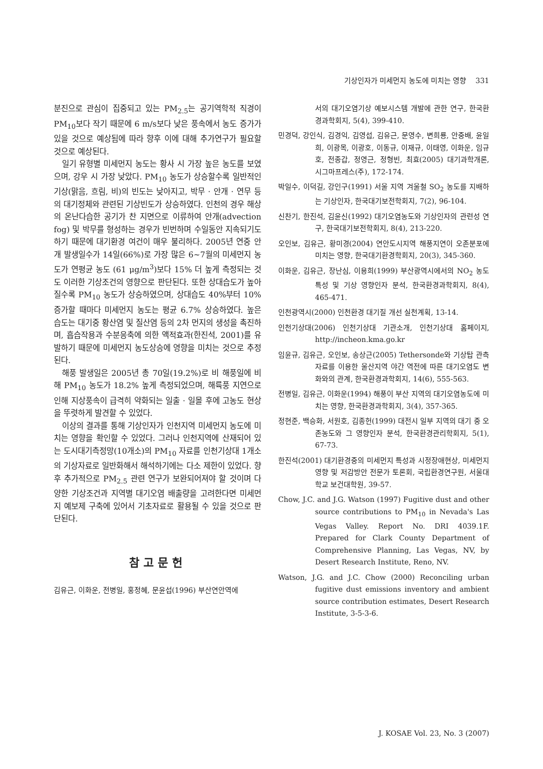기상인자가 미세먼지 농도에 미치는 영향 331
분진으로 관심이 집중되고 있는 PM<sub>2.5</sub>는 공기역학적 직경이 PM<sub>10</sub>보다 작기 때문에 6 m/s보다 낮은 풍속에서 농도 증가가 있을 것으로 예상됨에 따라 향후 이에 대해 추가연구가 필요할 것으로 예상된다.
일기 유형별 미세먼지 농도는 황사 시 가장 높은 농도를 보였으며, 강우 시 가장 낮았다. PM<sub>10</sub> 농도가 상승할수록 일반적인 기상(맑음, 흐림, 비)의 빈도는 낮아지고, 박무 · 안개 · 연무 등의 대기정체와 관련된 기상빈도가 상승하였다. 인천의 경우 해상의 온난다습한 공기가 찬 지면으로 이류하여 안개(advection fog) 및 박무를 형성하는 경우가 빈번하며 수일동안 지속되기도 하기 때문에 대기환경 여건이 매우 불리하다. 2005년 연중 안개 발생일수가 14일(66%)로 가장 많은 6~7월의 미세먼지 농도가 연평균 농도 (61 μg/m<sup>3</sup>)보다 15% 더 높게 측정되는 것도 이러한 기상조건의 영향으로 판단된다. 또한 상대습도가 높아질수록 PM<sub>10</sub> 농도가 상승하였으며, 상대습도 40%부터 10% 증가할 때마다 미세먼지 농도는 평균 6.7% 상승하였다. 높은 습도는 대기중 황산염 및 질산염 등의 2차 먼지의 생성을 촉진하며, 흡습작용과 수분응축에 의한 액적효과(한진석, 2001)를 유발하기 때문에 미세먼지 농도상승에 영향을 미치는 것으로 추정된다.
해풍 발생일은 2005년 총 70일(19.2%)로 비 해풍일에 비해 PM<sub>10</sub> 농도가 18.2% 높게 측정되었으며, 해륙풍 지연으로 인해 지상풍속이 급격히 약화되는 일출 · 일몰 후에 고농도 현상을 뚜렷하게 발견할 수 있었다.
이상의 결과를 통해 기상인자가 인천지역 미세먼지 농도에 미치는 영향을 확인할 수 있었다. 그러나 인천지역에 산재되어 있는 도시대기측정망(10개소)의 PM<sub>10</sub> 자료를 인천기상대 1개소의 기상자료로 일반화해서 해석하기에는 다소 제한이 있었다. 향후 추가적으로 PM<sub>2.5</sub> 관련 연구가 보완되어져야 할 것이며 다양한 기상조건과 지역별 대기오염 배출량을 고려한다면 미세먼지 예보제 구축에 있어서 기초자료로 활용될 수 있을 것으로 판단된다.
참고문헌
김유근, 이화운, 전병일, 홍정혜, 문윤섭(1996) 부산연안역에
서의 대기오염기상 예보시스템 개발에 관한 연구, 한국환경과학회지, 5(4), 399-410.
민경덕, 강인식, 김경익, 김영섭, 김유근, 문영수, 변희룡, 안중배, 윤일희, 이광목, 이광호, 이동규, 이재규, 이태영, 이화운, 임규호, 전종갑, 정영근, 정형빈, 최효(2005) 대기과학개론, 시그마프레스(주), 172-174.
박일수, 이덕길, 강인구(1991) 서울 지역 겨울철 SO<sub>2</sub> 농도를 지배하는 기상인자, 한국대기보전학회지, 7(2), 96-104.
신찬기, 한진석, 김윤신(1992) 대기오염농도와 기상인자의 관련성 연구, 한국대기보전학회지, 8(4), 213-220.
오인보, 김유근, 황미경(2004) 연안도시지역 해풍지연이 오존분포에 미치는 영향, 한국대기환경학회지, 20(3), 345-360.
이화운, 김유근, 장난심, 이용희(1999) 부산광역시에서의 NO<sub>2</sub> 농도 특성 및 기상 영향인자 분석, 한국환경과학회지, 8(4), 465-471.
인천광역시(2000) 인천환경 대기질 개선 실천계획, 13-14.
인천기상대(2006) 인천기상대 기관소개, 인천기상대 홈페이지, http://incheon.kma.go.kr
임윤규, 김유근, 오인보, 송상근(2005) Tethersonde와 기상탑 관측자료를 이용한 울산지역 야간 역전에 따른 대기오염도 변화와의 관계, 한국환경과학회지, 14(6), 555-563.
전병일, 김유근, 이화운(1994) 해풍이 부산 지역의 대기오염농도에 미치는 영향, 한국환경과학회지, 3(4), 357-365.
정현준, 백승화, 서원호, 김종헌(1999) 대전시 일부 지역의 대기 중 오존농도와 그 영향인자 분석, 한국환경관리학회지, 5(1), 67-73.
한진석(2001) 대기환경중의 미세먼지 특성과 시정장애현상, 미세먼지 영향 및 저감방안 전문가 토론회, 국립환경연구원, 서울대학교 보건대학원, 39-57.
Chow, J.C. and J.G. Watson (1997) Fugitive dust and other source contributions to PM<sub>10</sub> in Nevada's Las Vegas Valley. Report No. DRI 4039.1F. Prepared for Clark County Department of Comprehensive Planning, Las Vegas, NV, by Desert Research Institute, Reno, NV.
Watson, J.G. and J.C. Chow (2000) Reconciling urban fugitive dust emissions inventory and ambient source contribution estimates, Desert Research Institute, 3-5-3-6.
J. KOSAE Vol. 23, No. 3 (2007)